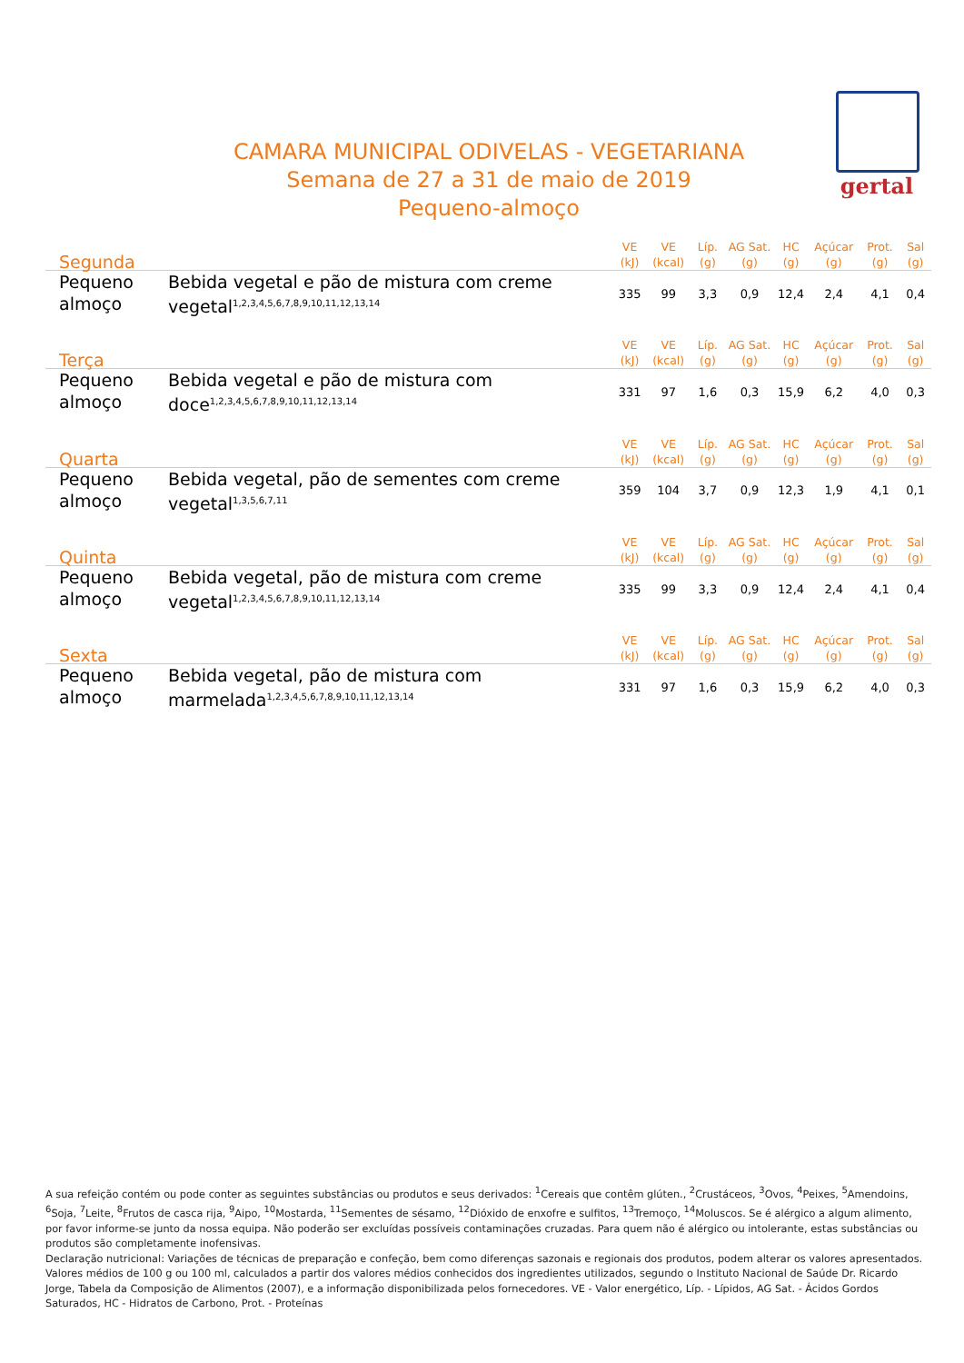gertal
CAMARA MUNICIPAL ODIVELAS - VEGETARIANA
Semana de 27 a 31 de maio de 2019
Pequeno-almoço
| Segunda | | VE (kJ) | VE (kcal) | Líp. (g) | AG Sat. (g) | HC (g) | Açúcar (g) | Prot. (g) | Sal (g) |
| --- | --- | --- | --- | --- | --- | --- | --- | --- | --- |
| Pequeno almoço | Bebida vegetal e pão de mistura com creme vegetal<sup>1,2,3,4,5,6,7,8,9,10,11,12,13,14</sup> | 335 | 99 | 3,3 | 0,9 | 12,4 | 2,4 | 4,1 | 0,4 |
| Terça | | VE (kJ) | VE (kcal) | Líp. (g) | AG Sat. (g) | HC (g) | Açúcar (g) | Prot. (g) | Sal (g) |
| Pequeno almoço | Bebida vegetal e pão de mistura com doce<sup>1,2,3,4,5,6,7,8,9,10,11,12,13,14</sup> | 331 | 97 | 1,6 | 0,3 | 15,9 | 6,2 | 4,0 | 0,3 |
| Quarta | | VE (kJ) | VE (kcal) | Líp. (g) | AG Sat. (g) | HC (g) | Açúcar (g) | Prot. (g) | Sal (g) |
| Pequeno almoço | Bebida vegetal, pão de sementes com creme vegetal<sup>1,3,5,6,7,11</sup> | 359 | 104 | 3,7 | 0,9 | 12,3 | 1,9 | 4,1 | 0,1 |
| Quinta | | VE (kJ) | VE (kcal) | Líp. (g) | AG Sat. (g) | HC (g) | Açúcar (g) | Prot. (g) | Sal (g) |
| Pequeno almoço | Bebida vegetal, pão de mistura com creme vegetal<sup>1,2,3,4,5,6,7,8,9,10,11,12,13,14</sup> | 335 | 99 | 3,3 | 0,9 | 12,4 | 2,4 | 4,1 | 0,4 |
| Sexta | | VE (kJ) | VE (kcal) | Líp. (g) | AG Sat. (g) | HC (g) | Açúcar (g) | Prot. (g) | Sal (g) |
| Pequeno almoço | Bebida vegetal, pão de mistura com marmelada<sup>1,2,3,4,5,6,7,8,9,10,11,12,13,14</sup> | 331 | 97 | 1,6 | 0,3 | 15,9 | 6,2 | 4,0 | 0,3 |
A sua refeição contém ou pode conter as seguintes substâncias ou produtos e seus derivados: <sup>1</sup>Cereais que contêm glúten., <sup>2</sup>Crustáceos, <sup>3</sup>Ovos, <sup>4</sup>Peixes, <sup>5</sup>Amendoins, <sup>6</sup>Soja, <sup>7</sup>Leite, <sup>8</sup>Frutos de casca rija, <sup>9</sup>Aipo, <sup>10</sup>Mostarda, <sup>11</sup>Sementes de sésamo, <sup>12</sup>Dióxido de enxofre e sulfitos, <sup>13</sup>Tremoço, <sup>14</sup>Moluscos. Se é alérgico a algum alimento, por favor informe-se junto da nossa equipa. Não poderão ser excluídas possíveis contaminações cruzadas. Para quem não é alérgico ou intolerante, estas substâncias ou produtos são completamente inofensivas.
Declaração nutricional: Variações de técnicas de preparação e confeção, bem como diferenças sazonais e regionais dos produtos, podem alterar os valores apresentados. Valores médios de 100 g ou 100 ml, calculados a partir dos valores médios conhecidos dos ingredientes utilizados, segundo o Instituto Nacional de Saúde Dr. Ricardo Jorge, Tabela da Composição de Alimentos (2007), e a informação disponibilizada pelos fornecedores. VE - Valor energético, Líp. - Lípidos, AG Sat. - Ácidos Gordos Saturados, HC - Hidratos de Carbono, Prot. - Proteínas